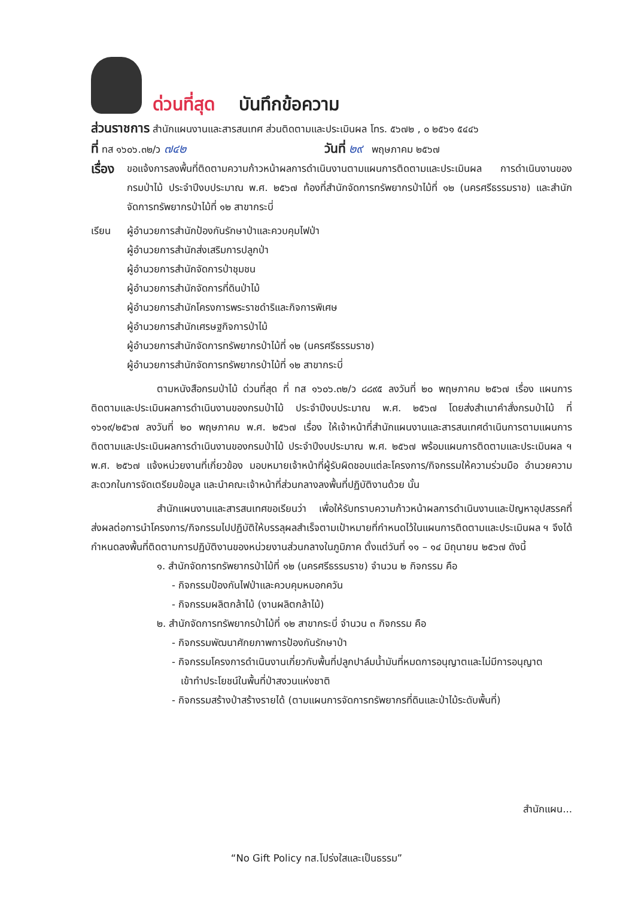ด่วนที่สุด บันทึกข้อความ
ส่วนราชการ สำนักแผนงานและสารสนเทศ ส่วนติดตามและประเมินผล โทร. ๕๖๗๒ , ๐ ๒๕๖๑ ๕๔๔๖
ที่ ทส ๑๖๐๖.๓๒/ว ๗๔๒ วันที่ ๒๙ พฤษภาคม ๒๕๖๗
เรื่อง ขอแจ้งการลงพื้นที่ติดตามความก้าวหน้าผลการดำเนินงานตามแผนการติดตามและประเมินผล การดำเนินงานของกรมป่าไม้ ประจำปีงบประมาณ พ.ศ. ๒๕๖๗ ท้องที่สำนักจัดการทรัพยากรป่าไม้ที่ ๑๒ (นครศรีธรรมราช) และสำนักจัดการทรัพยากรป่าไม้ที่ ๑๒ สาขากระบี่
เรียน ผู้อำนวยการสำนักป้องกันรักษาป่าและควบคุมไฟป่า
ผู้อำนวยการสำนักส่งเสริมการปลูกป่า
ผู้อำนวยการสำนักจัดการป่าชุมชน
ผู้อำนวยการสำนักจัดการที่ดินป่าไม้
ผู้อำนวยการสำนักโครงการพระราชดำริและกิจการพิเศษ
ผู้อำนวยการสำนักเศรษฐกิจการป่าไม้
ผู้อำนวยการสำนักจัดการทรัพยากรป่าไม้ที่ ๑๒ (นครศรีธรรมราช)
ผู้อำนวยการสำนักจัดการทรัพยากรป่าไม้ที่ ๑๒ สาขากระบี่
ตามหนังสือกรมป่าไม้ ด่วนที่สุด ที่ ทส ๑๖๐๖.๓๒/ว ๘๘๙๕ ลงวันที่ ๒๐ พฤษภาคม ๒๕๖๗ เรื่อง แผนการติดตามและประเมินผลการดำเนินงานของกรมป่าไม้ ประจำปีงบประมาณ พ.ศ. ๒๕๖๗ โดยส่งสำเนาคำสั่งกรมป่าไม้ ที่ ๑๖๑๙/๒๕๖๗ ลงวันที่ ๒๐ พฤษภาคม พ.ศ. ๒๕๖๗ เรื่อง ให้เจ้าหน้าที่สำนักแผนงานและสารสนเทศดำเนินการตามแผนการติดตามและประเมินผลการดำเนินงานของกรมป่าไม้ ประจำปีงบประมาณ พ.ศ. ๒๕๖๗ พร้อมแผนการติดตามและประเมินผล ฯ พ.ศ. ๒๕๖๗ แจ้งหน่วยงานที่เกี่ยวข้อง มอบหมายเจ้าหน้าที่ผู้รับผิดชอบแต่ละโครงการ/กิจกรรมให้ความร่วมมือ อำนวยความสะดวกในการจัดเตรียมข้อมูล และนำคณะเจ้าหน้าที่ส่วนกลางลงพื้นที่ปฏิบัติงานด้วย นั้น
สำนักแผนงานและสารสนเทศขอเรียนว่า เพื่อให้รับทราบความก้าวหน้าผลการดำเนินงานและปัญหาอุปสรรคที่ส่งผลต่อการนำโครงการ/กิจกรรมไปปฏิบัติให้บรรลุผลสำเร็จตามเป้าหมายที่กำหนดไว้ในแผนการติดตามและประเมินผล ฯ จึงได้กำหนดลงพื้นที่ติดตามการปฏิบัติงานของหน่วยงานส่วนกลางในภูมิภาค ตั้งแต่วันที่ ๑๑ – ๑๔ มิถุนายน ๒๕๖๗ ดังนี้
๑. สำนักจัดการทรัพยากรป่าไม้ที่ ๑๒ (นครศรีธรรมราช) จำนวน ๒ กิจกรรม คือ
- กิจกรรมป้องกันไฟป่าและควบคุมหมอกควัน
- กิจกรรมผลิตกล้าไม้ (งานผลิตกล้าไม้)
๒. สำนักจัดการทรัพยากรป่าไม้ที่ ๑๒ สาขากระบี่ จำนวน ๓ กิจกรรม คือ
- กิจกรรมพัฒนาศักยภาพการป้องกันรักษาป่า
- กิจกรรมโครงการดำเนินงานเกี่ยวกับพื้นที่ปลูกปาล์มน้ำมันที่หมดการอนุญาตและไม่มีการอนุญาต
เข้าทำประโยชน์ในพื้นที่ป่าสงวนแห่งชาติ
- กิจกรรมสร้างป่าสร้างรายได้ (ตามแผนการจัดการทรัพยากรที่ดินและป่าไม้ระดับพื้นที่)
สำนักแผน...
“No Gift Policy ทส.โปร่งใสและเป็นธรรม”